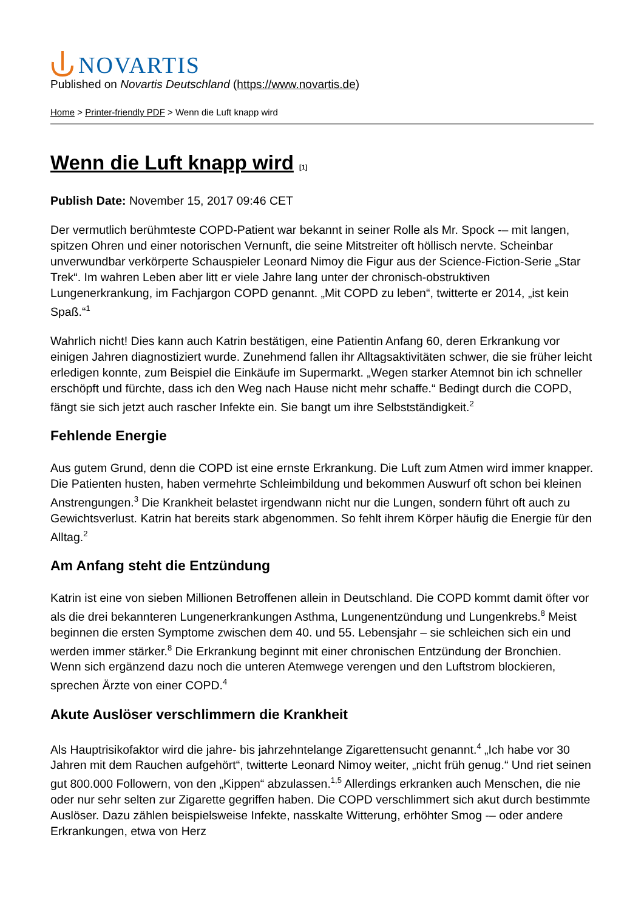NOVARTIS
Published on Novartis Deutschland (https://www.novartis.de)
Home > Printer-friendly PDF > Wenn die Luft knapp wird
Wenn die Luft knapp wird [1]
Publish Date: November 15, 2017 09:46 CET
Der vermutlich berühmteste COPD-Patient war bekannt in seiner Rolle als Mr. Spock -– mit langen, spitzen Ohren und einer notorischen Vernunft, die seine Mitstreiter oft höllisch nervte. Scheinbar unverwundbar verkörperte Schauspieler Leonard Nimoy die Figur aus der Science-Fiction-Serie „Star Trek“. Im wahren Leben aber litt er viele Jahre lang unter der chronisch-obstruktiven Lungenerkrankung, im Fachjargon COPD genannt. „Mit COPD zu leben“, twitterte er 2014, „ist kein Spaß.“<sup>1</sup>
Wahrlich nicht! Dies kann auch Katrin bestätigen, eine Patientin Anfang 60, deren Erkrankung vor einigen Jahren diagnostiziert wurde. Zunehmend fallen ihr Alltagsaktivitäten schwer, die sie früher leicht erledigen konnte, zum Beispiel die Einkäufe im Supermarkt. „Wegen starker Atemnot bin ich schneller erschöpft und fürchte, dass ich den Weg nach Hause nicht mehr schaffe.“ Bedingt durch die COPD, fängt sie sich jetzt auch rascher Infekte ein. Sie bangt um ihre Selbstständigkeit.<sup>2</sup>
Fehlende Energie
Aus gutem Grund, denn die COPD ist eine ernste Erkrankung. Die Luft zum Atmen wird immer knapper. Die Patienten husten, haben vermehrte Schleimbildung und bekommen Auswurf oft schon bei kleinen Anstrengungen.<sup>3</sup> Die Krankheit belastet irgendwann nicht nur die Lungen, sondern führt oft auch zu Gewichtsverlust. Katrin hat bereits stark abgenommen. So fehlt ihrem Körper häufig die Energie für den Alltag.<sup>2</sup>
Am Anfang steht die Entzündung
Katrin ist eine von sieben Millionen Betroffenen allein in Deutschland. Die COPD kommt damit öfter vor als die drei bekannteren Lungenerkrankungen Asthma, Lungenentzündung und Lungenkrebs.<sup>8</sup> Meist beginnen die ersten Symptome zwischen dem 40. und 55. Lebensjahr – sie schleichen sich ein und werden immer stärker.<sup>8</sup> Die Erkrankung beginnt mit einer chronischen Entzündung der Bronchien. Wenn sich ergänzend dazu noch die unteren Atemwege verengen und den Luftstrom blockieren, sprechen Ärzte von einer COPD.<sup>4</sup>
Akute Auslöser verschlimmern die Krankheit
Als Hauptrisikofaktor wird die jahre- bis jahrzehntelange Zigarettensucht genannt.<sup>4</sup> „Ich habe vor 30 Jahren mit dem Rauchen aufgehört“, twitterte Leonard Nimoy weiter, „nicht früh genug.“ Und riet seinen gut 800.000 Followern, von den „Kippen“ abzulassen.<sup>1,5</sup> Allerdings erkranken auch Menschen, die nie oder nur sehr selten zur Zigarette gegriffen haben. Die COPD verschlimmert sich akut durch bestimmte Auslöser. Dazu zählen beispielsweise Infekte, nasskalte Witterung, erhöhter Smog -– oder andere Erkrankungen, etwa von Herz